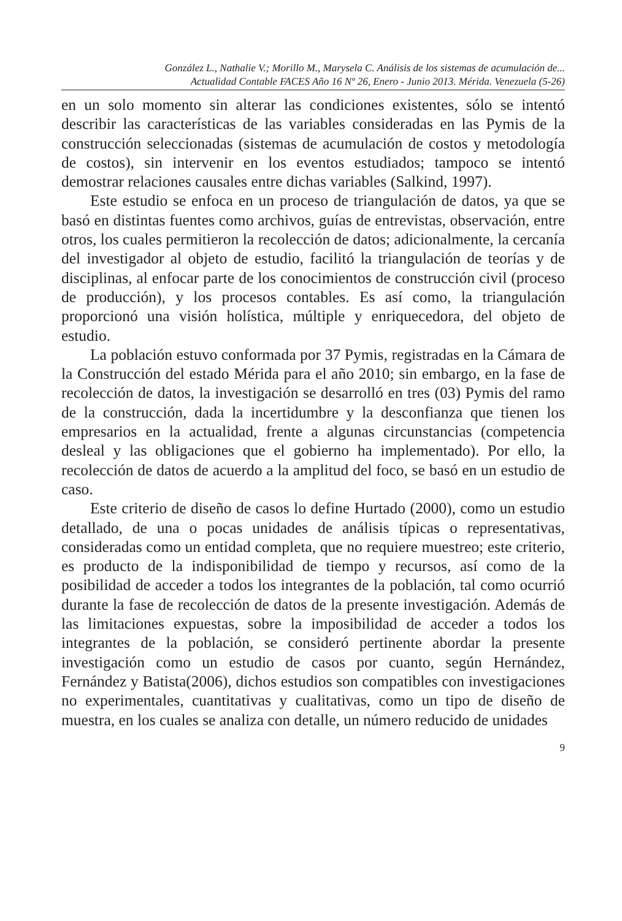González L., Nathalie V.; Morillo M., Marysela C. Análisis de los sistemas de acumulación de...
Actualidad Contable FACES Año 16 Nº 26, Enero - Junio 2013. Mérida. Venezuela (5-26)
en un solo momento sin alterar las condiciones existentes, sólo se intentó describir las características de las variables consideradas en las Pymis de la construcción seleccionadas (sistemas de acumulación de costos y metodología de costos), sin intervenir en los eventos estudiados; tampoco se intentó demostrar relaciones causales entre dichas variables (Salkind, 1997).
Este estudio se enfoca en un proceso de triangulación de datos, ya que se basó en distintas fuentes como archivos, guías de entrevistas, observación, entre otros, los cuales permitieron la recolección de datos; adicionalmente, la cercanía del investigador al objeto de estudio, facilitó la triangulación de teorías y de disciplinas, al enfocar parte de los conocimientos de construcción civil (proceso de producción), y los procesos contables. Es así como, la triangulación proporcionó una visión holística, múltiple y enriquecedora, del objeto de estudio.
La población estuvo conformada por 37 Pymis, registradas en la Cámara de la Construcción del estado Mérida para el año 2010; sin embargo, en la fase de recolección de datos, la investigación se desarrolló en tres (03) Pymis del ramo de la construcción, dada la incertidumbre y la desconfianza que tienen los empresarios en la actualidad, frente a algunas circunstancias (competencia desleal y las obligaciones que el gobierno ha implementado). Por ello, la recolección de datos de acuerdo a la amplitud del foco, se basó en un estudio de caso.
Este criterio de diseño de casos lo define Hurtado (2000), como un estudio detallado, de una o pocas unidades de análisis típicas o representativas, consideradas como un entidad completa, que no requiere muestreo; este criterio, es producto de la indisponibilidad de tiempo y recursos, así como de la posibilidad de acceder a todos los integrantes de la población, tal como ocurrió durante la fase de recolección de datos de la presente investigación. Además de las limitaciones expuestas, sobre la imposibilidad de acceder a todos los integrantes de la población, se consideró pertinente abordar la presente investigación como un estudio de casos por cuanto, según Hernández, Fernández y Batista(2006), dichos estudios son compatibles con investigaciones no experimentales, cuantitativas y cualitativas, como un tipo de diseño de muestra, en los cuales se analiza con detalle, un número reducido de unidades
9